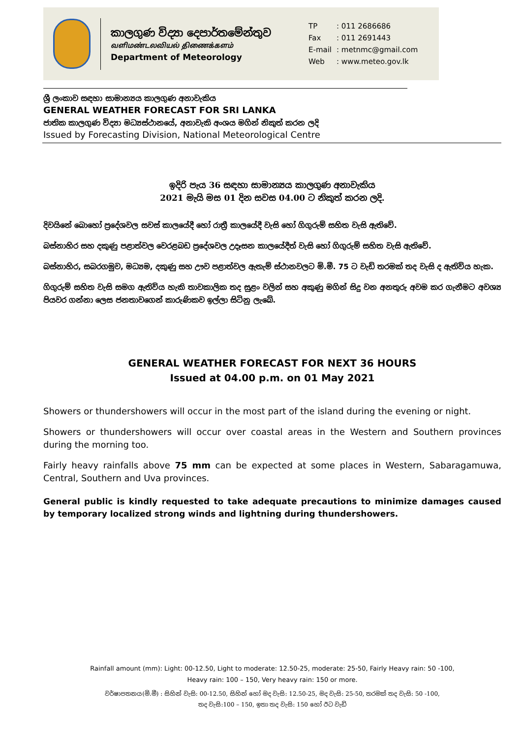කාලගුණ විද්‍යා දෙපාර්තමේන්තුව
வளிமண்டலவியல் திணைக்களம்
Department of Meteorology
| TP | : 011 2686686 |
| Fax | : 011 2691443 |
| E-mail | : metnmc@gmail.com |
| Web | : www.meteo.gov.lk |
ශ්‍රී ලංකාව සඳහා සාමාන්‍යය කාලගුණ අනාවැකිය
GENERAL WEATHER FORECAST FOR SRI LANKA
ජාතික කාලගුණ විද්‍යා මධ්‍යස්ථානයේ, අනාවැකි අංශය මගින් නිකුත් කරන ලදි
Issued by Forecasting Division, National Meteorological Centre
ඉදිරි පැය 36 සඳහා සාමාන්‍යය කාලගුණ අනාවැකිය
2021 මැයි මස 01 දින සවස 04.00 ට නිකුත් කරන ලදි.
දිවයිනේ බොහෝ ප්‍රදේශවල සවස් කාලයේදී හෝ රාත්‍රී කාලයේදී වැසි හෝ ගිගුරුම් සහිත වැසි ඇතිවේ.
බස්නාහිර සහ දකුණු පළාත්වල වෙරළබඩ ප්‍රදේශවල උදෑසන කාලයේදීත් වැසි හෝ ගිගුරුම් සහිත වැසි ඇතිවේ.
බස්නාහිර, සබරගමුව, මධ්‍යම, දකුණු සහ ඌව පළාත්වල ඇතැම් ස්ථානවලට මි.මී. 75 ට වැඩි තරමක් තද වැසි ද ඇතිවිය හැක.
ගිගුරුම් සහිත වැසි සමග ඇතිවිය හැකි තාවකාලික තද සුළං වලින් සහ අකුණු මගින් සිදු වන අනතුරු අවම කර ගැනීමට අවශ්‍ය පියවර ගන්නා ලෙස ජනතාවගෙන් කාරුණිකව ඉල්ලා සිටිනු ලැබේ.
GENERAL WEATHER FORECAST FOR NEXT 36 HOURS
Issued at 04.00 p.m. on 01 May 2021
Showers or thundershowers will occur in the most part of the island during the evening or night.
Showers or thundershowers will occur over coastal areas in the Western and Southern provinces during the morning too.
Fairly heavy rainfalls above 75 mm can be expected at some places in Western, Sabaragamuwa, Central, Southern and Uva provinces.
General public is kindly requested to take adequate precautions to minimize damages caused by temporary localized strong winds and lightning during thundershowers.
Rainfall amount (mm): Light: 00-12.50, Light to moderate: 12.50-25, moderate: 25-50, Fairly Heavy rain: 50 -100,
Heavy rain: 100 – 150, Very heavy rain: 150 or more.
වර්ෂාපතනය(මි.මී) : සිහින් වැසි: 00-12.50, සිහින් හෝ මද වැසි: 12.50-25, මද වැසි: 25-50, තරමක් තද වැසි: 50 -100,
තද වැසි:100 – 150, ඉතා තද වැසි: 150 හෝ ඊට වැඩි